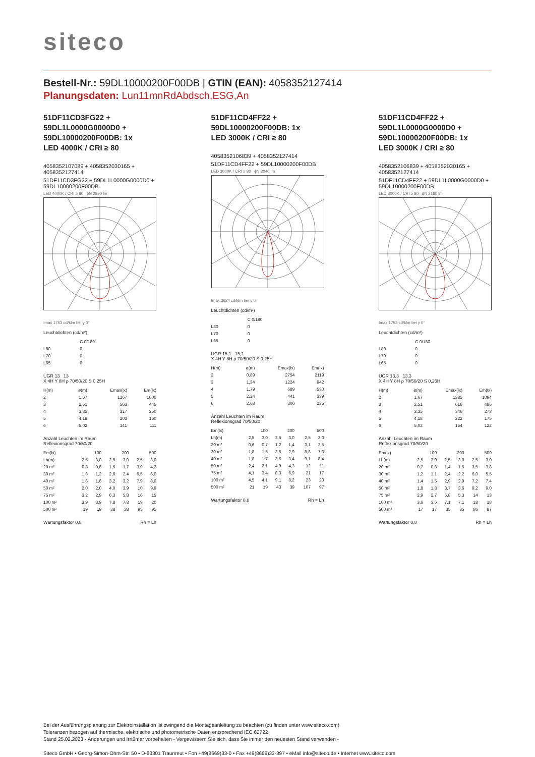siteco
Bestell-Nr.: 59DL10000200F00DB | GTIN (EAN): 4058352127414
Planungsdaten: Lun11mnRdAbdsch,ESG,An
51DF11CD3FG22 +
59DL1L0000G0000D0 +
59DL10000200F00DB: 1x
LED 4000K / CRI ≥ 80
4058352107089 + 4058352030165 + 4058352127414
51DF11CD3FG22 + 59DL1L0000G0000D0 + 59DL10000200F00DB
LED 4000K / CRI ≥ 80 ϕN 2890 lm
Imax 1753 cd/klm bei γ 0°
Leuchtdichten (cd/m²)
| | C 0/180 |
| L80 | 0 |
| L70 | 0 |
| L65 | 0 |
UGR 13 13
X 4H Y 8H ρ 70/50/20 S 0,25H
| H(m) | ø(m) | Emax(lx) | Em(lx) |
| --- | --- | --- | --- |
| 2 | 1,67 | 1267 | 1000 |
| 3 | 2,51 | 563 | 445 |
| 4 | 3,35 | 317 | 250 |
| 5 | 4,18 | 203 | 160 |
| 6 | 5,02 | 141 | 111 |
Anzahl Leuchten im Raum
Reflexionsgrad 70/50/20
| Em(lx) | 100 | | 200 | | 500 | |
| Lh(m) | 2,5 | 3,0 | 2,5 | 3,0 | 2,5 | 3,0 |
| 20 m² | 0,8 | 0,8 | 1,5 | 1,7 | 3,9 | 4,2 |
| 30 m² | 1,3 | 1,2 | 2,6 | 2,4 | 6,5 | 6,0 |
| 40 m² | 1,6 | 1,6 | 3,2 | 3,2 | 7,9 | 8,0 |
| 50 m² | 2,0 | 2,0 | 4,0 | 3,9 | 10 | 9,9 |
| 75 m² | 3,2 | 2,9 | 6,3 | 5,8 | 16 | 15 |
| 100 m² | 3,9 | 3,9 | 7,8 | 7,8 | 19 | 20 |
| 500 m² | 19 | 19 | 38 | 38 | 95 | 95 |
Wartungsfaktor 0,8 Rh = Lh
51DF11CD4FF22 +
59DL10000200F00DB: 1x
LED 3000K / CRI ≥ 80
4058352106839 + 4058352127414
51DF11CD4FF22 + 59DL10000200F00DB
LED 3000K / CRI ≥ 80 ϕN 3040 lm
Imax 3624 cd/klm bei γ 0°
Leuchtdichten (cd/m²)
| | C 0/180 |
| L80 | 0 |
| L70 | 0 |
| L65 | 0 |
UGR 15,1 15,1
X 4H Y 8H ρ 70/50/20 S 0,25H
| H(m) | ø(m) | Emax(lx) | Em(lx) |
| --- | --- | --- | --- |
| 2 | 0,89 | 2754 | 2119 |
| 3 | 1,34 | 1224 | 942 |
| 4 | 1,79 | 689 | 530 |
| 5 | 2,24 | 441 | 339 |
| 6 | 2,68 | 306 | 235 |
Anzahl Leuchten im Raum
Reflexionsgrad 70/50/20
| Em(lx) | 100 | | 200 | | 500 | |
| Lh(m) | 2,5 | 3,0 | 2,5 | 3,0 | 2,5 | 3,0 |
| 20 m² | 0,6 | 0,7 | 1,2 | 1,4 | 3,1 | 3,5 |
| 30 m² | 1,8 | 1,5 | 3,5 | 2,9 | 8,8 | 7,3 |
| 40 m² | 1,8 | 1,7 | 3,6 | 3,4 | 9,1 | 8,4 |
| 50 m² | 2,4 | 2,1 | 4,9 | 4,3 | 12 | 11 |
| 75 m² | 4,1 | 3,4 | 8,3 | 6,9 | 21 | 17 |
| 100 m² | 4,5 | 4,1 | 9,1 | 8,2 | 23 | 20 |
| 500 m² | 21 | 19 | 43 | 39 | 107 | 97 |
Wartungsfaktor 0,8 Rh = Lh
51DF11CD4FF22 +
59DL1L0000G0000D0 +
59DL10000200F00DB: 1x
LED 3000K / CRI ≥ 80
4058352106839 + 4058352030165 + 4058352127414
51DF11CD4FF22 + 59DL1L0000G0000D0 + 59DL10000200F00DB
LED 3000K / CRI ≥ 80 ϕN 3160 lm
Imax 1753 cd/klm bei γ 0°
Leuchtdichten (cd/m²)
| | C 0/180 |
| L80 | 0 |
| L70 | 0 |
| L65 | 0 |
UGR 13,3 13,3
X 4H Y 8H ρ 70/50/20 S 0,25H
| H(m) | ø(m) | Emax(lx) | Em(lx) |
| --- | --- | --- | --- |
| 2 | 1,67 | 1385 | 1094 |
| 3 | 2,51 | 616 | 486 |
| 4 | 3,35 | 346 | 273 |
| 5 | 4,18 | 222 | 175 |
| 6 | 5,02 | 154 | 122 |
Anzahl Leuchten im Raum
Reflexionsgrad 70/50/20
| Em(lx) | 100 | | 200 | | 500 | |
| Lh(m) | 2,5 | 3,0 | 2,5 | 3,0 | 2,5 | 3,0 |
| 20 m² | 0,7 | 0,8 | 1,4 | 1,5 | 3,5 | 3,8 |
| 30 m² | 1,2 | 1,1 | 2,4 | 2,2 | 6,0 | 5,5 |
| 40 m² | 1,4 | 1,5 | 2,9 | 2,9 | 7,2 | 7,4 |
| 50 m² | 1,8 | 1,8 | 3,7 | 3,6 | 9,2 | 9,0 |
| 75 m² | 2,9 | 2,7 | 5,8 | 5,3 | 14 | 13 |
| 100 m² | 3,6 | 3,6 | 7,1 | 7,1 | 18 | 18 |
| 500 m² | 17 | 17 | 35 | 35 | 86 | 87 |
Wartungsfaktor 0,8 Rh = Lh
Bei der Ausführungsplanung zur Elektroinstallation ist zwingend die Montageanleitung zu beachten (zu finden unter www.siteco.com)
Toleranzen bezogen auf thermische, elektrische und photometrische Daten entsprechend IEC 62722
Stand 25.02.2023 - Änderungen und Irrtümer vorbehalten - Vergewissern Sie sich, dass Sie immer den neuesten Stand verwenden -
Siteco GmbH • Georg-Simon-Ohm-Str. 50 • D-83301 Traunreut • Fon +49(8669)33-0 • Fax +49(8669)33-397 • eMail info@siteco.de • Internet www.siteco.com